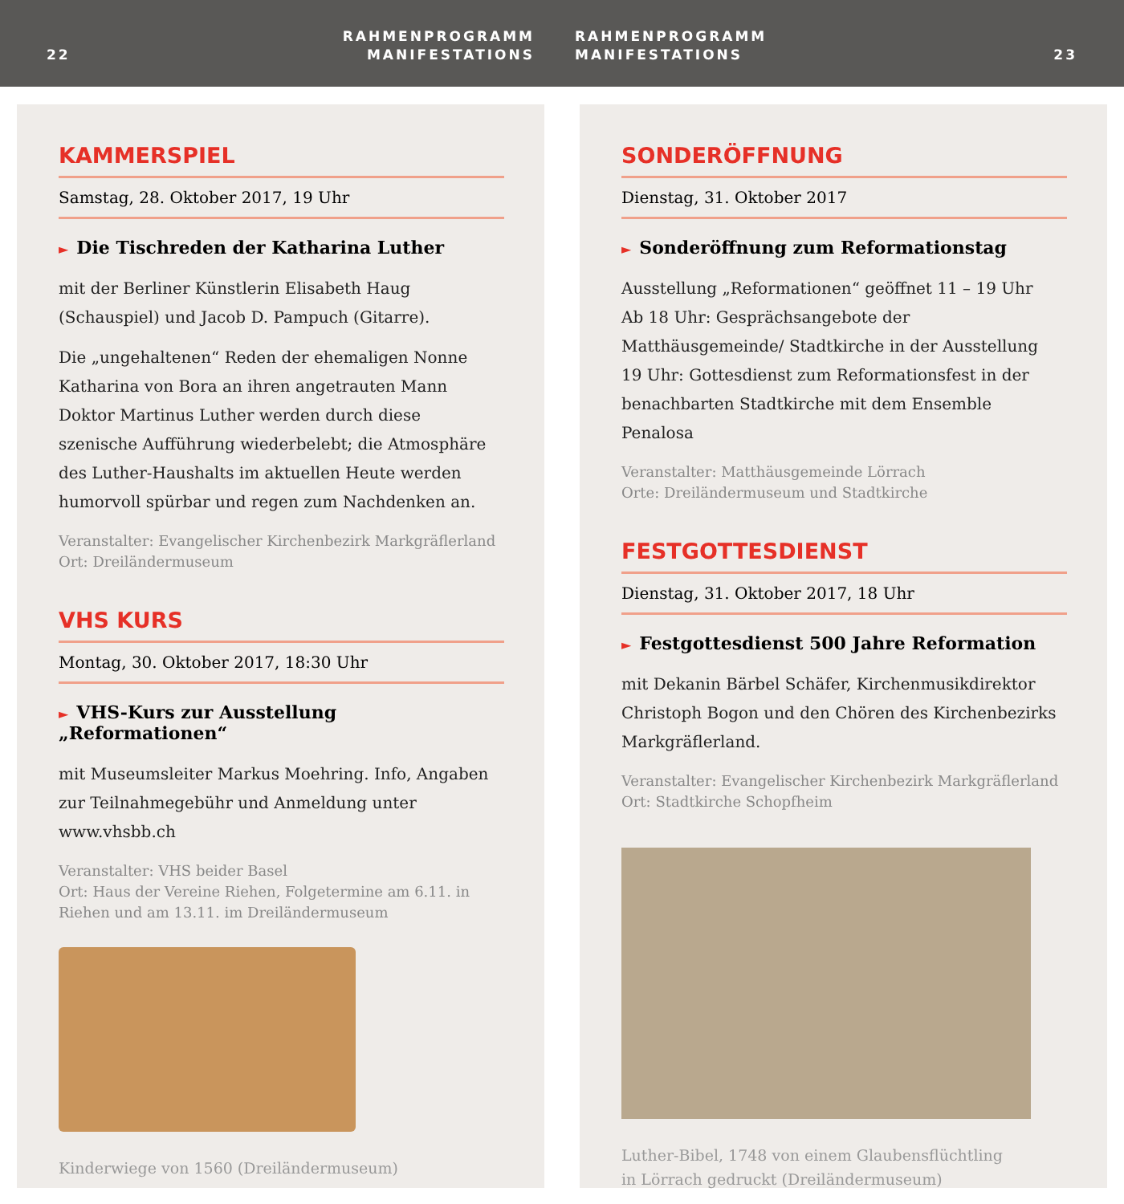22
RAHMENPROGRAMM
MANIFESTATIONS
RAHMENPROGRAMM
MANIFESTATIONS 23
KAMMERSPIEL
Samstag, 28. Oktober 2017, 19 Uhr
► Die Tischreden der Katharina Luther
mit der Berliner Künstlerin Elisabeth Haug (Schauspiel) und Jacob D. Pampuch (Gitarre).
Die „ungehaltenen“ Reden der ehemaligen Nonne Katharina von Bora an ihren angetrauten Mann Doktor Martinus Luther werden durch diese szenische Aufführung wiederbelebt; die Atmosphäre des Luther-Haushalts im aktuellen Heute werden humorvoll spürbar und regen zum Nachdenken an.
Veranstalter: Evangelischer Kirchenbezirk Markgräflerland
Ort: Dreiländermuseum
VHS KURS
Montag, 30. Oktober 2017, 18:30 Uhr
► VHS-Kurs zur Ausstellung „Reformationen“
mit Museumsleiter Markus Moehring. Info, Angaben zur Teilnahmegebühr und Anmeldung unter www.vhsbb.ch
Veranstalter: VHS beider Basel
Ort: Haus der Vereine Riehen, Folgetermine am 6.11. in Riehen und am 13.11. im Dreiländermuseum
Kinderwiege von 1560 (Dreiländermuseum)
SONDERÖFFNUNG
Dienstag, 31. Oktober 2017
► Sonderöffnung zum Reformationstag
Ausstellung „Reformationen“ geöffnet 11 – 19 Uhr
Ab 18 Uhr: Gesprächsangebote der Matthäusgemeinde/ Stadtkirche in der Ausstellung
19 Uhr: Gottesdienst zum Reformationsfest in der benachbarten Stadtkirche mit dem Ensemble Penalosa
Veranstalter: Matthäusgemeinde Lörrach
Orte: Dreiländermuseum und Stadtkirche
FESTGOTTESDIENST
Dienstag, 31. Oktober 2017, 18 Uhr
► Festgottesdienst 500 Jahre Reformation
mit Dekanin Bärbel Schäfer, Kirchenmusikdirektor Christoph Bogon und den Chören des Kirchenbezirks Markgräflerland.
Veranstalter: Evangelischer Kirchenbezirk Markgräflerland
Ort: Stadtkirche Schopfheim
Luther-Bibel, 1748 von einem Glaubensflüchtling
in Lörrach gedruckt (Dreiländermuseum)